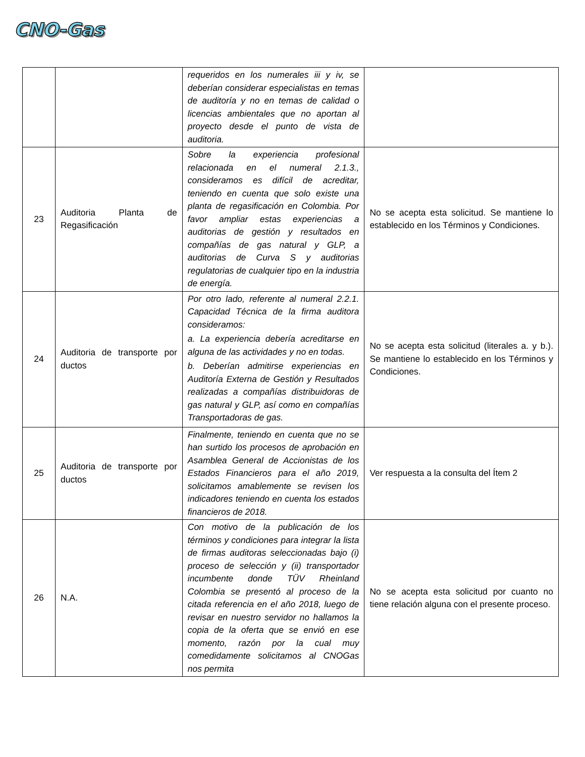CNO-Gas
| | | requeridos en los numerales iii y iv, se deberían considerar especialistas en temas de auditoría y no en temas de calidad o licencias ambientales que no aportan al proyecto desde el punto de vista de auditoria. | |
| 23 | Auditoria Planta de Regasificación | Sobre la experiencia profesional relacionada en el numeral 2.1.3., consideramos es difícil de acreditar, teniendo en cuenta que solo existe una planta de regasificación en Colombia. Por favor ampliar estas experiencias a auditorias de gestión y resultados en compañías de gas natural y GLP, a auditorias de Curva S y auditorias regulatorias de cualquier tipo en la industria de energía. | No se acepta esta solicitud. Se mantiene lo establecido en los Términos y Condiciones. |
| 24 | Auditoria de transporte por ductos | Por otro lado, referente al numeral 2.2.1. Capacidad Técnica de la firma auditora consideramos: a. La experiencia debería acreditarse en alguna de las actividades y no en todas. b. Deberían admitirse experiencias en Auditoría Externa de Gestión y Resultados realizadas a compañías distribuidoras de gas natural y GLP, así como en compañías Transportadoras de gas. | No se acepta esta solicitud (literales a. y b.). Se mantiene lo establecido en los Términos y Condiciones. |
| 25 | Auditoria de transporte por ductos | Finalmente, teniendo en cuenta que no se han surtido los procesos de aprobación en Asamblea General de Accionistas de los Estados Financieros para el año 2019, solicitamos amablemente se revisen los indicadores teniendo en cuenta los estados financieros de 2018. | Ver respuesta a la consulta del Ítem 2 |
| 26 | N.A. | Con motivo de la publicación de los términos y condiciones para integrar la lista de firmas auditoras seleccionadas bajo (i) proceso de selección y (ii) transportador incumbente donde TÜV Rheinland Colombia se presentó al proceso de la citada referencia en el año 2018, luego de revisar en nuestro servidor no hallamos la copia de la oferta que se envió en ese momento, razón por la cual muy comedidamente solicitamos al CNOGas nos permita | No se acepta esta solicitud por cuanto no tiene relación alguna con el presente proceso. |